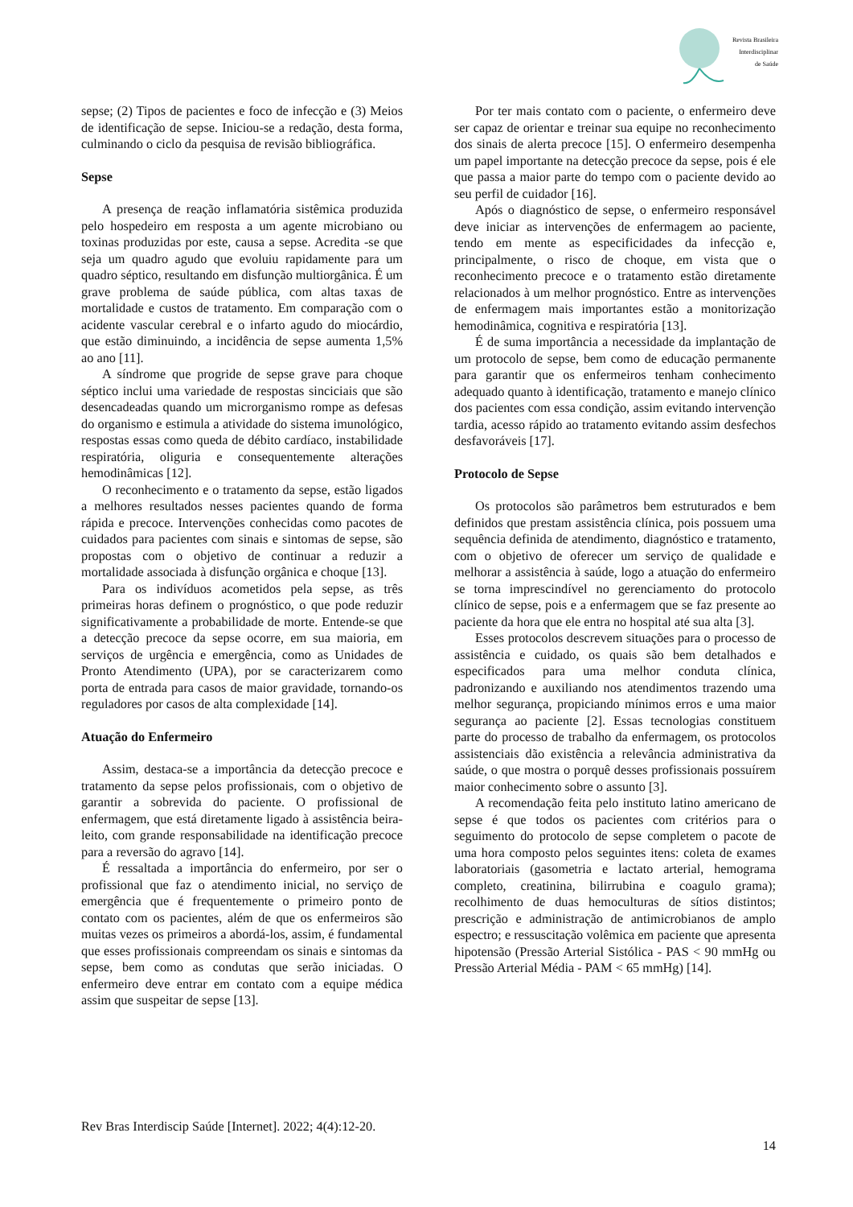Revista Brasileira
Interdisciplinar
de Saúde
sepse; (2) Tipos de pacientes e foco de infecção e (3) Meios de identificação de sepse. Iniciou-se a redação, desta forma, culminando o ciclo da pesquisa de revisão bibliográfica.
Sepse
A presença de reação inflamatória sistêmica produzida pelo hospedeiro em resposta a um agente microbiano ou toxinas produzidas por este, causa a sepse. Acredita -se que seja um quadro agudo que evoluiu rapidamente para um quadro séptico, resultando em disfunção multiorgânica. É um grave problema de saúde pública, com altas taxas de mortalidade e custos de tratamento. Em comparação com o acidente vascular cerebral e o infarto agudo do miocárdio, que estão diminuindo, a incidência de sepse aumenta 1,5% ao ano [11].
A síndrome que progride de sepse grave para choque séptico inclui uma variedade de respostas sinciciais que são desencadeadas quando um microrganismo rompe as defesas do organismo e estimula a atividade do sistema imunológico, respostas essas como queda de débito cardíaco, instabilidade respiratória, oliguria e consequentemente alterações hemodinâmicas [12].
O reconhecimento e o tratamento da sepse, estão ligados a melhores resultados nesses pacientes quando de forma rápida e precoce. Intervenções conhecidas como pacotes de cuidados para pacientes com sinais e sintomas de sepse, são propostas com o objetivo de continuar a reduzir a mortalidade associada à disfunção orgânica e choque [13].
Para os indivíduos acometidos pela sepse, as três primeiras horas definem o prognóstico, o que pode reduzir significativamente a probabilidade de morte. Entende-se que a detecção precoce da sepse ocorre, em sua maioria, em serviços de urgência e emergência, como as Unidades de Pronto Atendimento (UPA), por se caracterizarem como porta de entrada para casos de maior gravidade, tornando-os reguladores por casos de alta complexidade [14].
Atuação do Enfermeiro
Assim, destaca-se a importância da detecção precoce e tratamento da sepse pelos profissionais, com o objetivo de garantir a sobrevida do paciente. O profissional de enfermagem, que está diretamente ligado à assistência beira-leito, com grande responsabilidade na identificação precoce para a reversão do agravo [14].
É ressaltada a importância do enfermeiro, por ser o profissional que faz o atendimento inicial, no serviço de emergência que é frequentemente o primeiro ponto de contato com os pacientes, além de que os enfermeiros são muitas vezes os primeiros a abordá-los, assim, é fundamental que esses profissionais compreendam os sinais e sintomas da sepse, bem como as condutas que serão iniciadas. O enfermeiro deve entrar em contato com a equipe médica assim que suspeitar de sepse [13].
Por ter mais contato com o paciente, o enfermeiro deve ser capaz de orientar e treinar sua equipe no reconhecimento dos sinais de alerta precoce [15]. O enfermeiro desempenha um papel importante na detecção precoce da sepse, pois é ele que passa a maior parte do tempo com o paciente devido ao seu perfil de cuidador [16].
Após o diagnóstico de sepse, o enfermeiro responsável deve iniciar as intervenções de enfermagem ao paciente, tendo em mente as especificidades da infecção e, principalmente, o risco de choque, em vista que o reconhecimento precoce e o tratamento estão diretamente relacionados à um melhor prognóstico. Entre as intervenções de enfermagem mais importantes estão a monitorização hemodinâmica, cognitiva e respiratória [13].
É de suma importância a necessidade da implantação de um protocolo de sepse, bem como de educação permanente para garantir que os enfermeiros tenham conhecimento adequado quanto à identificação, tratamento e manejo clínico dos pacientes com essa condição, assim evitando intervenção tardia, acesso rápido ao tratamento evitando assim desfechos desfavoráveis [17].
Protocolo de Sepse
Os protocolos são parâmetros bem estruturados e bem definidos que prestam assistência clínica, pois possuem uma sequência definida de atendimento, diagnóstico e tratamento, com o objetivo de oferecer um serviço de qualidade e melhorar a assistência à saúde, logo a atuação do enfermeiro se torna imprescindível no gerenciamento do protocolo clínico de sepse, pois e a enfermagem que se faz presente ao paciente da hora que ele entra no hospital até sua alta [3].
Esses protocolos descrevem situações para o processo de assistência e cuidado, os quais são bem detalhados e especificados para uma melhor conduta clínica, padronizando e auxiliando nos atendimentos trazendo uma melhor segurança, propiciando mínimos erros e uma maior segurança ao paciente [2]. Essas tecnologias constituem parte do processo de trabalho da enfermagem, os protocolos assistenciais dão existência a relevância administrativa da saúde, o que mostra o porquê desses profissionais possuírem maior conhecimento sobre o assunto [3].
A recomendação feita pelo instituto latino americano de sepse é que todos os pacientes com critérios para o seguimento do protocolo de sepse completem o pacote de uma hora composto pelos seguintes itens: coleta de exames laboratoriais (gasometria e lactato arterial, hemograma completo, creatinina, bilirrubina e coagulo grama); recolhimento de duas hemoculturas de sítios distintos; prescrição e administração de antimicrobianos de amplo espectro; e ressuscitação volêmica em paciente que apresenta hipotensão (Pressão Arterial Sistólica - PAS < 90 mmHg ou Pressão Arterial Média - PAM < 65 mmHg) [14].
Rev Bras Interdiscip Saúde [Internet]. 2022; 4(4):12-20.
14